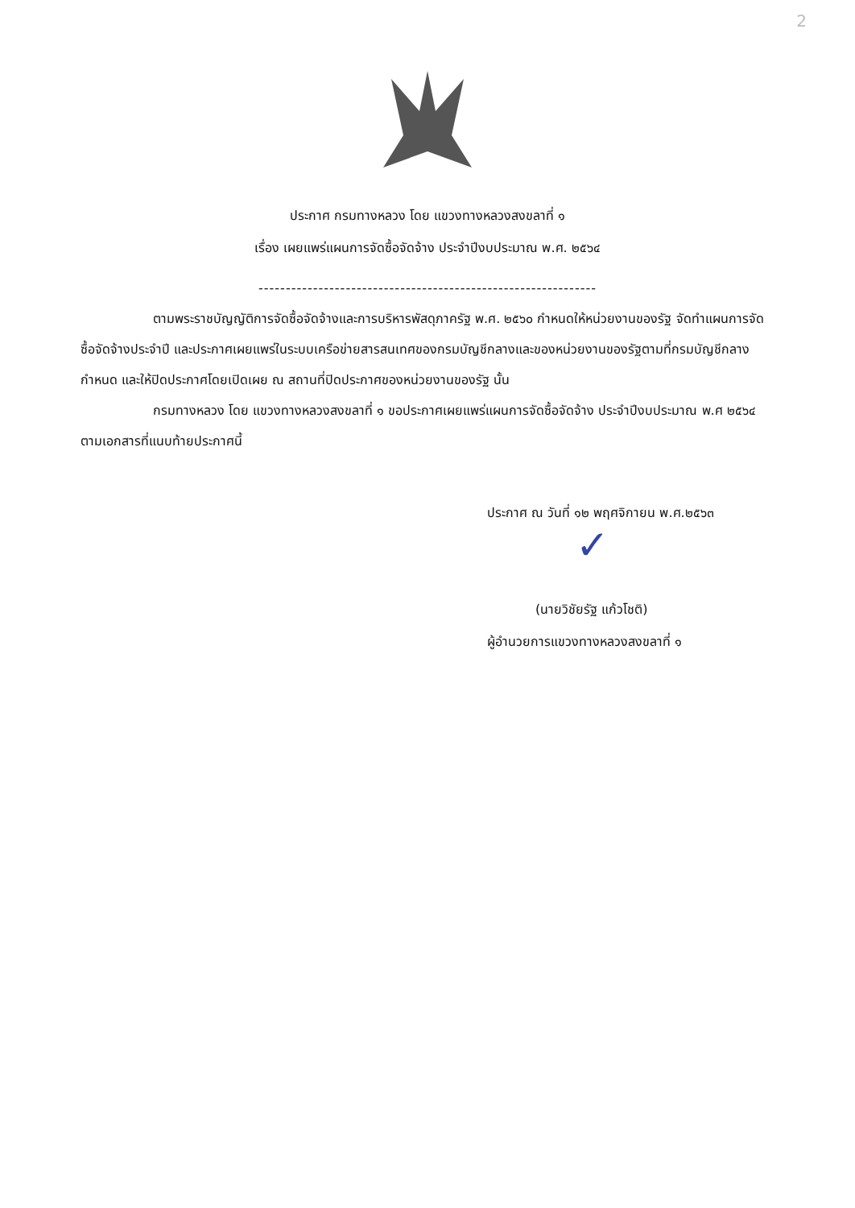2
ประกาศ กรมทางหลวง โดย แขวงทางหลวงสงขลาที่ ๑
เรื่อง เผยแพร่แผนการจัดซื้อจัดจ้าง ประจำปีงบประมาณ พ.ศ. ๒๕๖๔
--------------------------------------------------------------
ตามพระราชบัญญัติการจัดซื้อจัดจ้างและการบริหารพัสดุภาครัฐ พ.ศ. ๒๕๖๐ กำหนดให้หน่วยงานของรัฐ จัดทำแผนการจัดซื้อจัดจ้างประจำปี และประกาศเผยแพร่ในระบบเครือข่ายสารสนเทศของกรมบัญชีกลางและของหน่วยงานของรัฐตามที่กรมบัญชีกลางกำหนด และให้ปิดประกาศโดยเปิดเผย ณ สถานที่ปิดประกาศของหน่วยงานของรัฐ นั้น
กรมทางหลวง โดย แขวงทางหลวงสงขลาที่ ๑ ขอประกาศเผยแพร่แผนการจัดซื้อจัดจ้าง ประจำปีงบประมาณ พ.ศ ๒๕๖๔ ตามเอกสารที่แนบท้ายประกาศนี้
ประกาศ ณ วันที่ ๑๒ พฤศจิกายน พ.ศ.๒๕๖๓
✓
(นายวิชัยรัฐ แก้วโชติ)
ผู้อำนวยการแขวงทางหลวงสงขลาที่ ๑